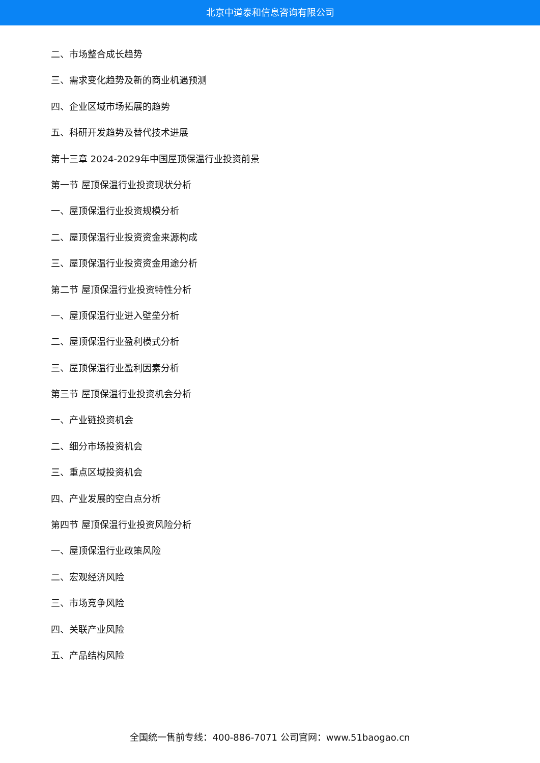北京中道泰和信息咨询有限公司
二、市场整合成长趋势
三、需求变化趋势及新的商业机遇预测
四、企业区域市场拓展的趋势
五、科研开发趋势及替代技术进展
第十三章 2024-2029年中国屋顶保温行业投资前景
第一节 屋顶保温行业投资现状分析
一、屋顶保温行业投资规模分析
二、屋顶保温行业投资资金来源构成
三、屋顶保温行业投资资金用途分析
第二节 屋顶保温行业投资特性分析
一、屋顶保温行业进入壁垒分析
二、屋顶保温行业盈利模式分析
三、屋顶保温行业盈利因素分析
第三节 屋顶保温行业投资机会分析
一、产业链投资机会
二、细分市场投资机会
三、重点区域投资机会
四、产业发展的空白点分析
第四节 屋顶保温行业投资风险分析
一、屋顶保温行业政策风险
二、宏观经济风险
三、市场竞争风险
四、关联产业风险
五、产品结构风险
全国统一售前专线：400-886-7071 公司官网：www.51baogao.cn